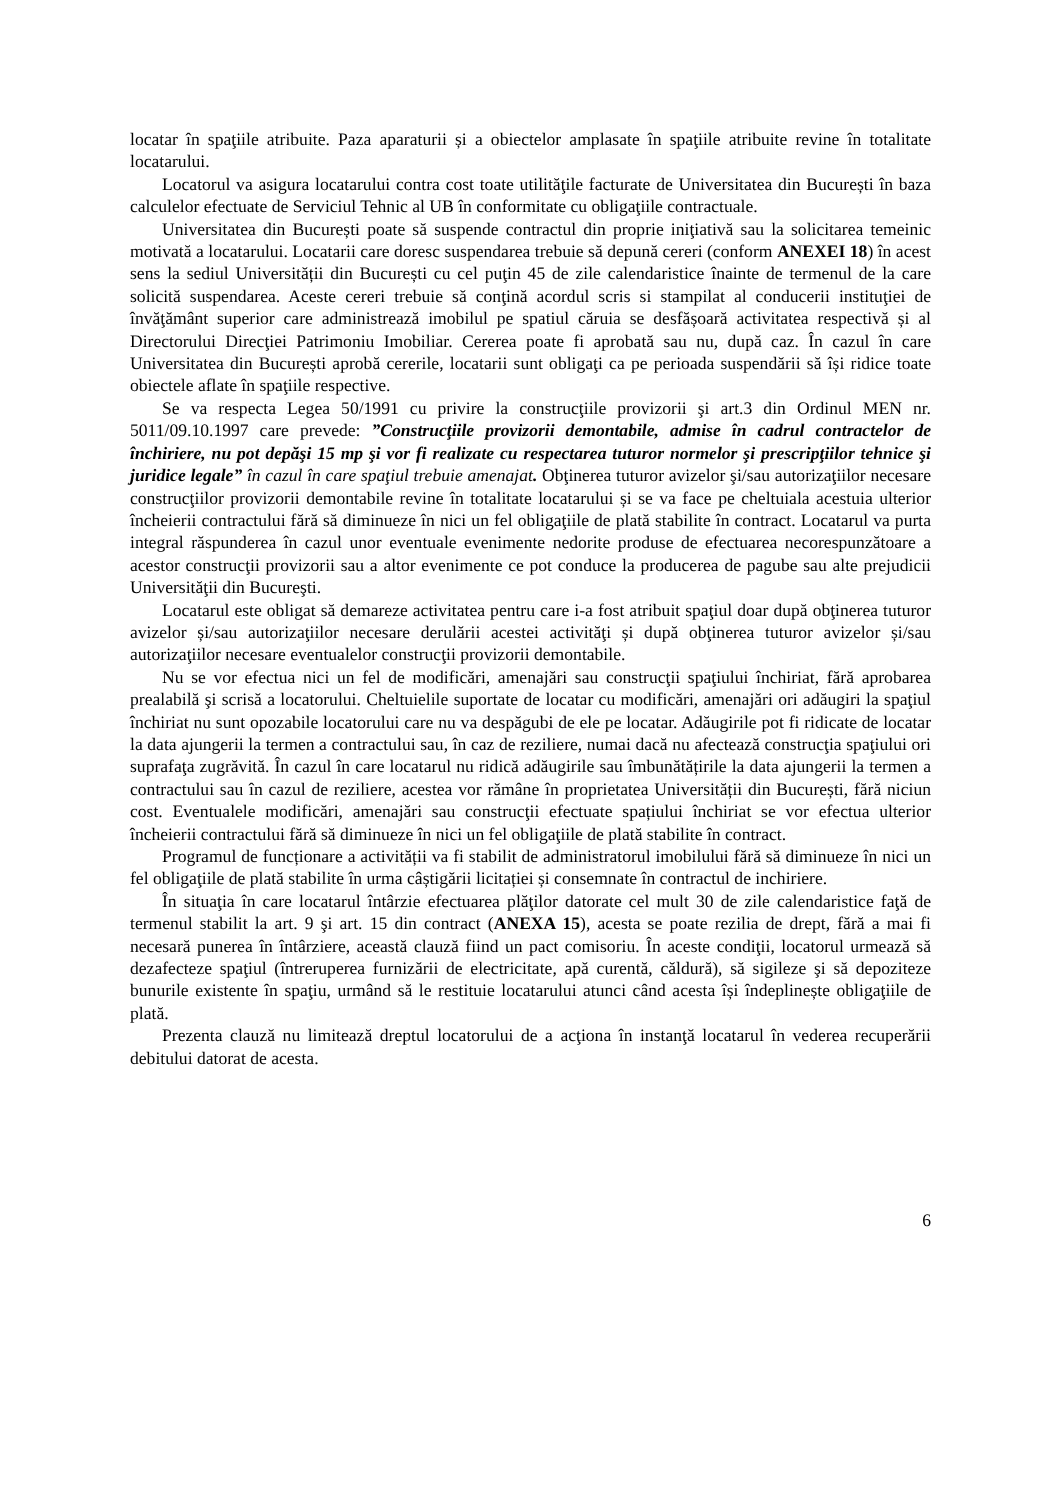locatar în spaţiile atribuite. Paza aparaturii și a obiectelor amplasate în spaţiile atribuite revine în totalitate locatarului.
Locatorul va asigura locatarului contra cost toate utilităţile facturate de Universitatea din București în baza calculelor efectuate de Serviciul Tehnic al UB în conformitate cu obligaţiile contractuale.
Universitatea din București poate să suspende contractul din proprie iniţiativă sau la solicitarea temeinic motivată a locatarului. Locatarii care doresc suspendarea trebuie să depună cereri (conform ANEXEI 18) în acest sens la sediul Universității din București cu cel puţin 45 de zile calendaristice înainte de termenul de la care solicită suspendarea. Aceste cereri trebuie să conţină acordul scris si stampilat al conducerii instituţiei de învăţământ superior care administrează imobilul pe spatiul căruia se desfășoară activitatea respectivă și al Directorului Direcţiei Patrimoniu Imobiliar. Cererea poate fi aprobată sau nu, după caz. În cazul în care Universitatea din București aprobă cererile, locatarii sunt obligaţi ca pe perioada suspendării să își ridice toate obiectele aflate în spaţiile respective.
Se va respecta Legea 50/1991 cu privire la construcţiile provizorii şi art.3 din Ordinul MEN nr. 5011/09.10.1997 care prevede: ”Construcţiile provizorii demontabile, admise în cadrul contractelor de închiriere, nu pot depăşi 15 mp şi vor fi realizate cu respectarea tuturor normelor şi prescripţiilor tehnice şi juridice legale” în cazul în care spaţiul trebuie amenajat. Obţinerea tuturor avizelor şi/sau autorizaţiilor necesare construcţiilor provizorii demontabile revine în totalitate locatarului și se va face pe cheltuiala acestuia ulterior încheierii contractului fără să diminueze în nici un fel obligaţiile de plată stabilite în contract. Locatarul va purta integral răspunderea în cazul unor eventuale evenimente nedorite produse de efectuarea necorespunzătoare a acestor construcţii provizorii sau a altor evenimente ce pot conduce la producerea de pagube sau alte prejudicii Universităţii din Bucureşti.
Locatarul este obligat să demareze activitatea pentru care i-a fost atribuit spaţiul doar după obţinerea tuturor avizelor și/sau autorizaţiilor necesare derulării acestei activităţi și după obţinerea tuturor avizelor și/sau autorizaţiilor necesare eventualelor construcţii provizorii demontabile.
Nu se vor efectua nici un fel de modificări, amenajări sau construcţii spaţiului închiriat, fără aprobarea prealabilă şi scrisă a locatorului. Cheltuielile suportate de locatar cu modificări, amenajări ori adăugiri la spaţiul închiriat nu sunt opozabile locatorului care nu va despăgubi de ele pe locatar. Adăugirile pot fi ridicate de locatar la data ajungerii la termen a contractului sau, în caz de reziliere, numai dacă nu afectează construcţia spaţiului ori suprafaţa zugrăvită. În cazul în care locatarul nu ridică adăugirile sau îmbunătățirile la data ajungerii la termen a contractului sau în cazul de reziliere, acestea vor rămâne în proprietatea Universității din București, fără niciun cost. Eventualele modificări, amenajări sau construcţii efectuate spațiului închiriat se vor efectua ulterior încheierii contractului fără să diminueze în nici un fel obligaţiile de plată stabilite în contract.
Programul de funcționare a activității va fi stabilit de administratorul imobilului fără să diminueze în nici un fel obligaţiile de plată stabilite în urma câștigării licitației și consemnate în contractul de inchiriere.
În situaţia în care locatarul întârzie efectuarea plăţilor datorate cel mult 30 de zile calendaristice faţă de termenul stabilit la art. 9 şi art. 15 din contract (ANEXA 15), acesta se poate rezilia de drept, fără a mai fi necesară punerea în întârziere, această clauză fiind un pact comisoriu. În aceste condiţii, locatorul urmează să dezafecteze spaţiul (întreruperea furnizării de electricitate, apă curentă, căldură), să sigileze şi să depoziteze bunurile existente în spaţiu, urmând să le restituie locatarului atunci când acesta își îndeplinește obligaţiile de plată.
Prezenta clauză nu limitează dreptul locatorului de a acţiona în instanţă locatarul în vederea recuperării debitului datorat de acesta.
6